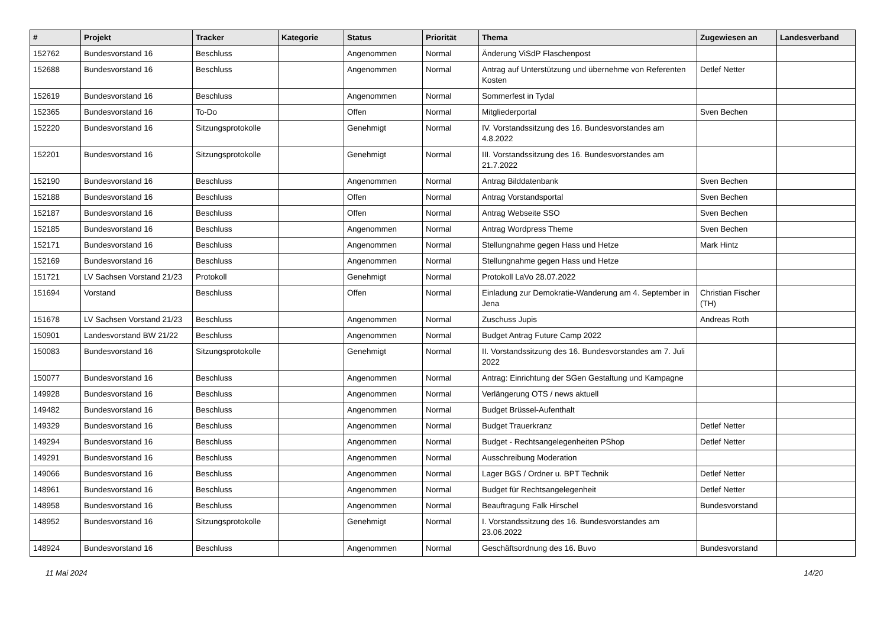| # | Projekt | Tracker | Kategorie | Status | Priorität | Thema | Zugewiesen an | Landesverband |
| --- | --- | --- | --- | --- | --- | --- | --- | --- |
| 152762 | Bundesvorstand 16 | Beschluss | | Angenommen | Normal | Änderung ViSdP Flaschenpost | | |
| 152688 | Bundesvorstand 16 | Beschluss | | Angenommen | Normal | Antrag auf Unterstützung und übernehme von Referenten Kosten | Detlef Netter | |
| 152619 | Bundesvorstand 16 | Beschluss | | Angenommen | Normal | Sommerfest in Tydal | | |
| 152365 | Bundesvorstand 16 | To-Do | | Offen | Normal | Mitgliederportal | Sven Bechen | |
| 152220 | Bundesvorstand 16 | Sitzungsprotokolle | | Genehmigt | Normal | IV. Vorstandssitzung des 16. Bundesvorstandes am 4.8.2022 | | |
| 152201 | Bundesvorstand 16 | Sitzungsprotokolle | | Genehmigt | Normal | III. Vorstandssitzung des 16. Bundesvorstandes am 21.7.2022 | | |
| 152190 | Bundesvorstand 16 | Beschluss | | Angenommen | Normal | Antrag Bilddatenbank | Sven Bechen | |
| 152188 | Bundesvorstand 16 | Beschluss | | Offen | Normal | Antrag Vorstandsportal | Sven Bechen | |
| 152187 | Bundesvorstand 16 | Beschluss | | Offen | Normal | Antrag Webseite SSO | Sven Bechen | |
| 152185 | Bundesvorstand 16 | Beschluss | | Angenommen | Normal | Antrag Wordpress Theme | Sven Bechen | |
| 152171 | Bundesvorstand 16 | Beschluss | | Angenommen | Normal | Stellungnahme gegen Hass und Hetze | Mark Hintz | |
| 152169 | Bundesvorstand 16 | Beschluss | | Angenommen | Normal | Stellungnahme gegen Hass und Hetze | | |
| 151721 | LV Sachsen Vorstand 21/23 | Protokoll | | Genehmigt | Normal | Protokoll LaVo 28.07.2022 | | |
| 151694 | Vorstand | Beschluss | | Offen | Normal | Einladung zur Demokratie-Wanderung am 4. September in Jena | Christian Fischer (TH) | |
| 151678 | LV Sachsen Vorstand 21/23 | Beschluss | | Angenommen | Normal | Zuschuss Jupis | Andreas Roth | |
| 150901 | Landesvorstand BW 21/22 | Beschluss | | Angenommen | Normal | Budget Antrag Future Camp 2022 | | |
| 150083 | Bundesvorstand 16 | Sitzungsprotokolle | | Genehmigt | Normal | II. Vorstandssitzung des 16. Bundesvorstandes am 7. Juli 2022 | | |
| 150077 | Bundesvorstand 16 | Beschluss | | Angenommen | Normal | Antrag: Einrichtung der SGen Gestaltung und Kampagne | | |
| 149928 | Bundesvorstand 16 | Beschluss | | Angenommen | Normal | Verlängerung OTS / news aktuell | | |
| 149482 | Bundesvorstand 16 | Beschluss | | Angenommen | Normal | Budget Brüssel-Aufenthalt | | |
| 149329 | Bundesvorstand 16 | Beschluss | | Angenommen | Normal | Budget Trauerkranz | Detlef Netter | |
| 149294 | Bundesvorstand 16 | Beschluss | | Angenommen | Normal | Budget - Rechtsangelegenheiten PShop | Detlef Netter | |
| 149291 | Bundesvorstand 16 | Beschluss | | Angenommen | Normal | Ausschreibung Moderation | | |
| 149066 | Bundesvorstand 16 | Beschluss | | Angenommen | Normal | Lager BGS / Ordner u. BPT Technik | Detlef Netter | |
| 148961 | Bundesvorstand 16 | Beschluss | | Angenommen | Normal | Budget für Rechtsangelegenheit | Detlef Netter | |
| 148958 | Bundesvorstand 16 | Beschluss | | Angenommen | Normal | Beauftragung Falk Hirschel | Bundesvorstand | |
| 148952 | Bundesvorstand 16 | Sitzungsprotokolle | | Genehmigt | Normal | I. Vorstandssitzung des 16. Bundesvorstandes am 23.06.2022 | | |
| 148924 | Bundesvorstand 16 | Beschluss | | Angenommen | Normal | Geschäftsordnung des 16. Buvo | Bundesvorstand | |
11 Mai 2024 14/20